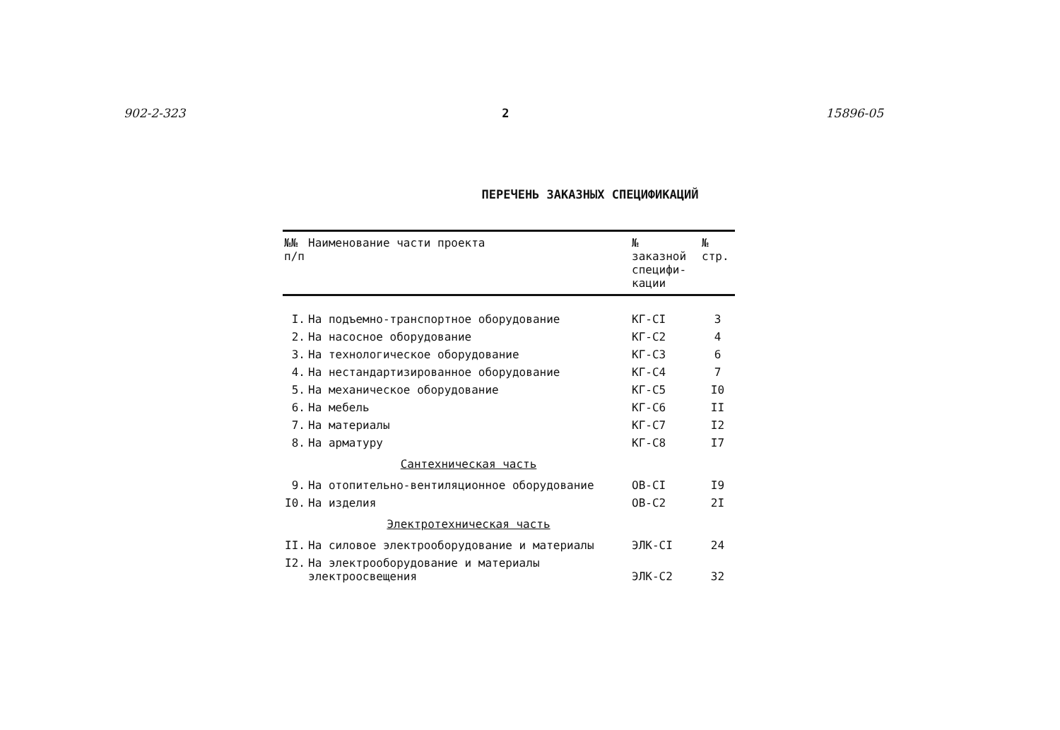902-2-323 2 15896-05
ПЕРЕЧЕНЬ ЗАКАЗНЫХ СПЕЦИФИКАЦИЙ
| №№ п/п | Наименование части проекта | № заказной специфи- кации | № стр. |
| --- | --- | --- | --- |
| I. | На подъемно-транспортное оборудование | КГ-СI | 3 |
| 2. | На насосное оборудование | КГ-С2 | 4 |
| 3. | На технологическое оборудование | КГ-С3 | 6 |
| 4. | На нестандартизированное оборудование | КГ-С4 | 7 |
| 5. | На механическое оборудование | КГ-С5 | I0 |
| 6. | На мебель | КГ-С6 | II |
| 7. | На материалы | КГ-С7 | I2 |
| 8. | На арматуру | КГ-С8 | I7 |
| | Сантехническая часть | | |
| 9. | На отопительно-вентиляционное оборудование | ОВ-СI | I9 |
| I0. | На изделия | ОВ-С2 | 2I |
| | Электротехническая часть | | |
| II. | На силовое электрооборудование и материалы | ЭЛК-СI | 24 |
| I2. | На электрооборудование и материалы электроосвещения | ЭЛК-С2 | 32 |